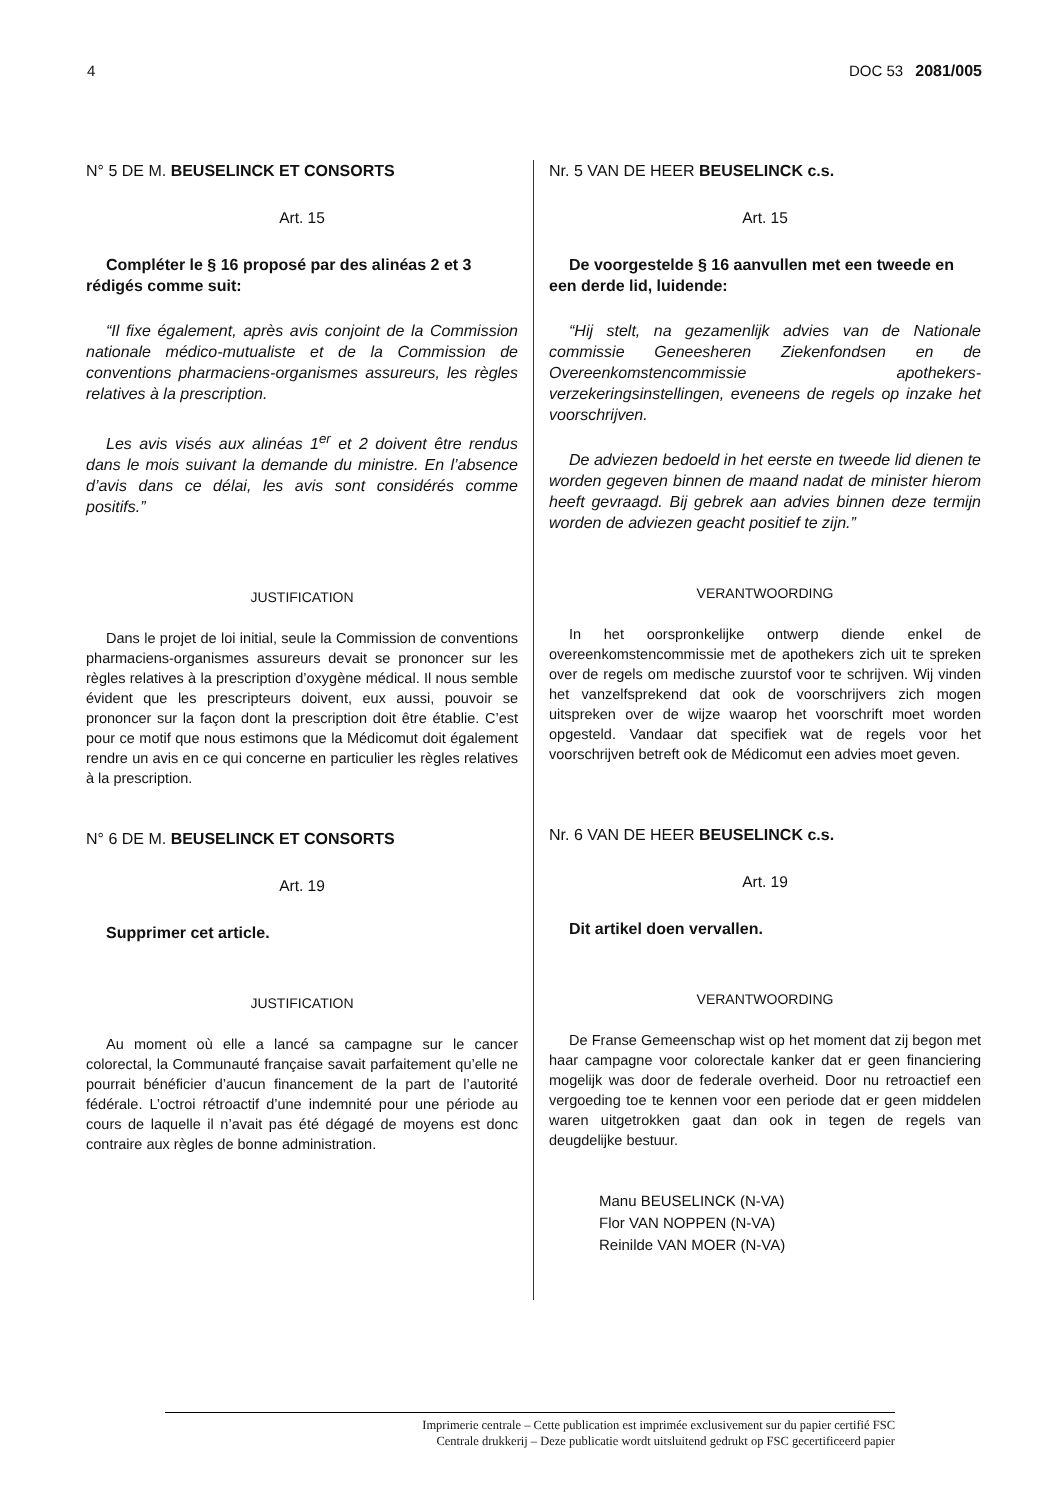4 DOC 53 2081/005
N° 5 DE M. BEUSELINCK ET CONSORTS
Art. 15
Compléter le § 16 proposé par des alinéas 2 et 3 rédigés comme suit:
“Il fixe également, après avis conjoint de la Commission nationale médico-mutualiste et de la Commission de conventions pharmaciens-organismes assureurs, les règles relatives à la prescription.
Les avis visés aux alinéas 1<sup>er</sup> et 2 doivent être rendus dans le mois suivant la demande du ministre. En l’absence d’avis dans ce délai, les avis sont considérés comme positifs.”
JUSTIFICATION
Dans le projet de loi initial, seule la Commission de conventions pharmaciens-organismes assureurs devait se prononcer sur les règles relatives à la prescription d’oxygène médical. Il nous semble évident que les prescripteurs doivent, eux aussi, pouvoir se prononcer sur la façon dont la prescription doit être établie. C’est pour ce motif que nous estimons que la Médicomut doit également rendre un avis en ce qui concerne en particulier les règles relatives à la prescription.
N° 6 DE M. BEUSELINCK ET CONSORTS
Art. 19
Supprimer cet article.
JUSTIFICATION
Au moment où elle a lancé sa campagne sur le cancer colorectal, la Communauté française savait parfaitement qu’elle ne pourrait bénéficier d’aucun financement de la part de l’autorité fédérale. L’octroi rétroactif d’une indemnité pour une période au cours de laquelle il n’avait pas été dégagé de moyens est donc contraire aux règles de bonne administration.
Nr. 5 VAN DE HEER BEUSELINCK c.s.
Art. 15
De voorgestelde § 16 aanvullen met een tweede en een derde lid, luidende:
“Hij stelt, na gezamenlijk advies van de Nationale commissie Geneesheren Ziekenfondsen en de Overeenkomstencommissie apothekers-verzekeringsinstellingen, eveneens de regels op inzake het voorschrijven.
De adviezen bedoeld in het eerste en tweede lid dienen te worden gegeven binnen de maand nadat de minister hierom heeft gevraagd. Bij gebrek aan advies binnen deze termijn worden de adviezen geacht positief te zijn.”
VERANTWOORDING
In het oorspronkelijke ontwerp diende enkel de overeenkomstencommissie met de apothekers zich uit te spreken over de regels om medische zuurstof voor te schrijven. Wij vinden het vanzelfsprekend dat ook de voorschrijvers zich mogen uitspreken over de wijze waarop het voorschrift moet worden opgesteld. Vandaar dat specifiek wat de regels voor het voorschrijven betreft ook de Médicomut een advies moet geven.
Nr. 6 VAN DE HEER BEUSELINCK c.s.
Art. 19
Dit artikel doen vervallen.
VERANTWOORDING
De Franse Gemeenschap wist op het moment dat zij begon met haar campagne voor colorectale kanker dat er geen financiering mogelijk was door de federale overheid. Door nu retroactief een vergoeding toe te kennen voor een periode dat er geen middelen waren uitgetrokken gaat dan ook in tegen de regels van deugdelijke bestuur.
Manu BEUSELINCK (N-VA)
Flor VAN NOPPEN (N-VA)
Reinilde VAN MOER (N-VA)
Imprimerie centrale – Cette publication est imprimée exclusivement sur du papier certifié FSC
Centrale drukkerij – Deze publicatie wordt uitsluitend gedrukt op FSC gecertificeerd papier